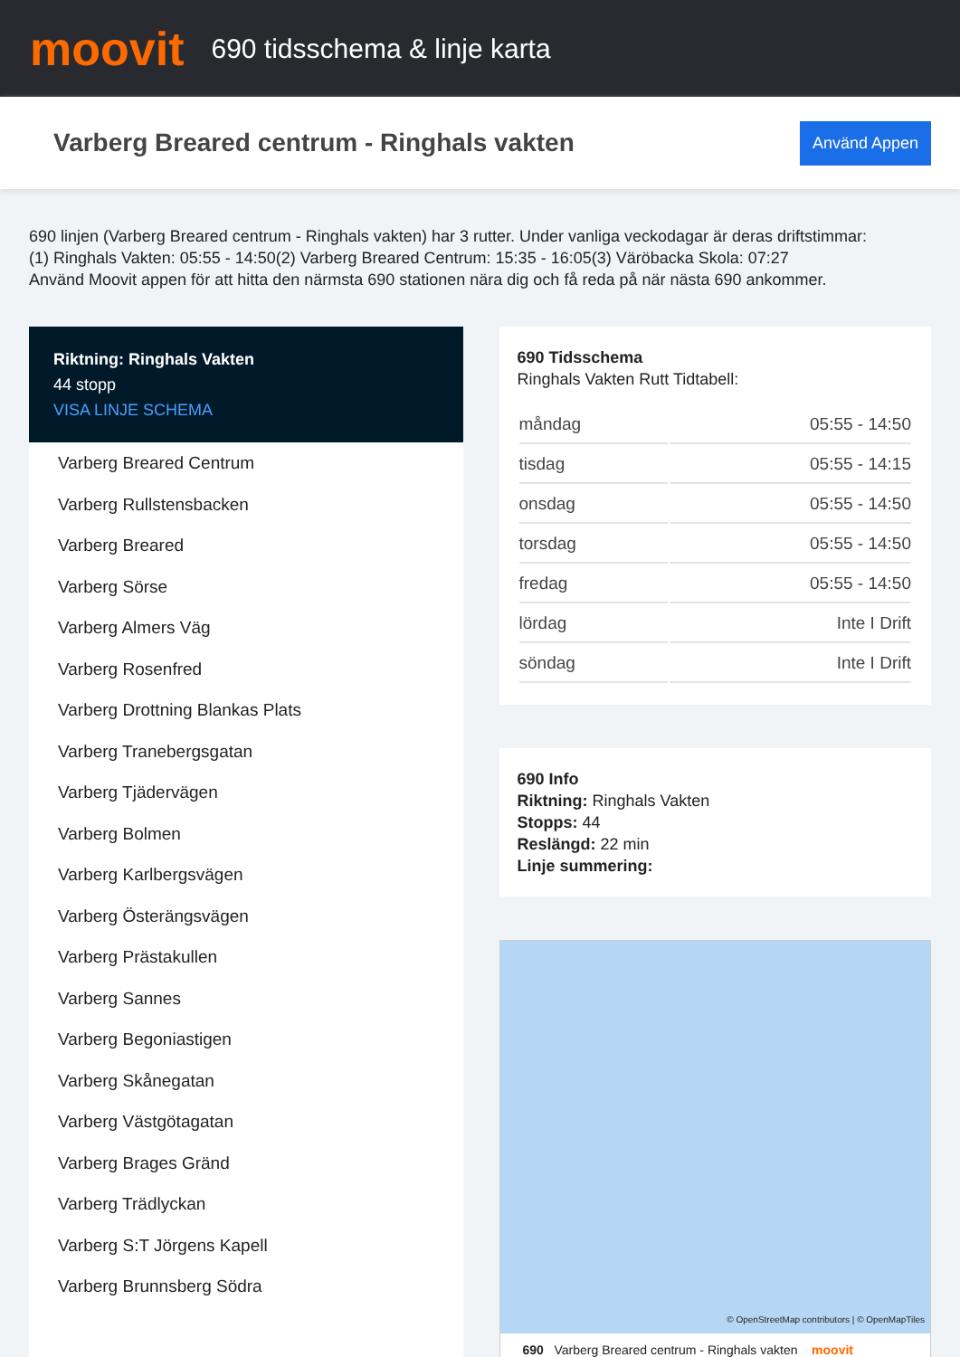moovit
690 tidsschema & linje karta
Varberg Breared centrum - Ringhals vakten
Använd Appen
690 linjen (Varberg Breared centrum - Ringhals vakten) har 3 rutter. Under vanliga veckodagar är deras driftstimmar:
(1) Ringhals Vakten: 05:55 - 14:50(2) Varberg Breared Centrum: 15:35 - 16:05(3) Väröbacka Skola: 07:27
Använd Moovit appen för att hitta den närmsta 690 stationen nära dig och få reda på när nästa 690 ankommer.
Riktning: Ringhals Vakten
44 stopp
VISA LINJE SCHEMA
Varberg Breared Centrum
Varberg Rullstensbacken
Varberg Breared
Varberg Sörse
Varberg Almers Väg
Varberg Rosenfred
Varberg Drottning Blankas Plats
Varberg Tranebergsgatan
Varberg Tjädervägen
Varberg Bolmen
Varberg Karlbergsvägen
Varberg Österängsvägen
Varberg Prästakullen
Varberg Sannes
Varberg Begoniastigen
Varberg Skånegatan
Varberg Västgötagatan
Varberg Brages Gränd
Varberg Trädlyckan
Varberg S:T Jörgens Kapell
Varberg Brunnsberg Södra
690 Tidsschema
Ringhals Vakten Rutt Tidtabell:
| måndag | 05:55 - 14:50 |
| tisdag | 05:55 - 14:15 |
| onsdag | 05:55 - 14:50 |
| torsdag | 05:55 - 14:50 |
| fredag | 05:55 - 14:50 |
| lördag | Inte I Drift |
| söndag | Inte I Drift |
690 Info
Riktning: Ringhals Vakten
Stopps: 44
Reslängd: 22 min
Linje summering:
© OpenStreetMap contributors | © OpenMapTiles
690 Varberg Breared centrum - Ringhals vakten moovit